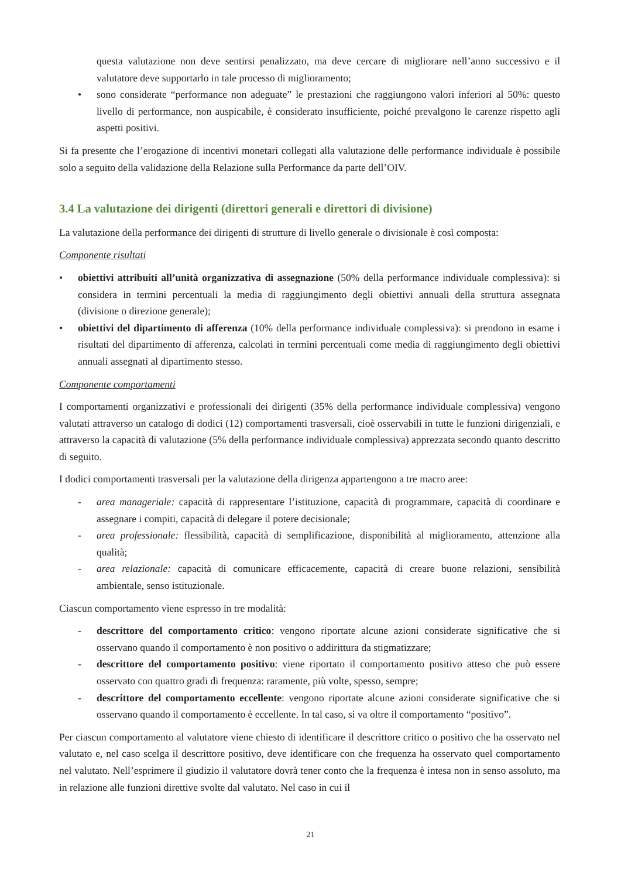questa valutazione non deve sentirsi penalizzato, ma deve cercare di migliorare nell’anno successivo e il valutatore deve supportarlo in tale processo di miglioramento;
• sono considerate “performance non adeguate” le prestazioni che raggiungono valori inferiori al 50%: questo livello di performance, non auspicabile, è considerato insufficiente, poiché prevalgono le carenze rispetto agli aspetti positivi.
Si fa presente che l’erogazione di incentivi monetari collegati alla valutazione delle performance individuale è possibile solo a seguito della validazione della Relazione sulla Performance da parte dell’OIV.
3.4 La valutazione dei dirigenti (direttori generali e direttori di divisione)
La valutazione della performance dei dirigenti di strutture di livello generale o divisionale è così composta:
Componente risultati
• obiettivi attribuiti all’unità organizzativa di assegnazione (50% della performance individuale complessiva): si considera in termini percentuali la media di raggiungimento degli obiettivi annuali della struttura assegnata (divisione o direzione generale);
• obiettivi del dipartimento di afferenza (10% della performance individuale complessiva): si prendono in esame i risultati del dipartimento di afferenza, calcolati in termini percentuali come media di raggiungimento degli obiettivi annuali assegnati al dipartimento stesso.
Componente comportamenti
I comportamenti organizzativi e professionali dei dirigenti (35% della performance individuale complessiva) vengono valutati attraverso un catalogo di dodici (12) comportamenti trasversali, cioè osservabili in tutte le funzioni dirigenziali, e attraverso la capacità di valutazione (5% della performance individuale complessiva) apprezzata secondo quanto descritto di seguito.
I dodici comportamenti trasversali per la valutazione della dirigenza appartengono a tre macro aree:
- area manageriale: capacità di rappresentare l’istituzione, capacità di programmare, capacità di coordinare e assegnare i compiti, capacità di delegare il potere decisionale;
- area professionale: flessibilità, capacità di semplificazione, disponibilità al miglioramento, attenzione alla qualità;
- area relazionale: capacità di comunicare efficacemente, capacità di creare buone relazioni, sensibilità ambientale, senso istituzionale.
Ciascun comportamento viene espresso in tre modalità:
- descrittore del comportamento critico: vengono riportate alcune azioni considerate significative che si osservano quando il comportamento è non positivo o addirittura da stigmatizzare;
- descrittore del comportamento positivo: viene riportato il comportamento positivo atteso che può essere osservato con quattro gradi di frequenza: raramente, più volte, spesso, sempre;
- descrittore del comportamento eccellente: vengono riportate alcune azioni considerate significative che si osservano quando il comportamento è eccellente. In tal caso, si va oltre il comportamento “positivo”.
Per ciascun comportamento al valutatore viene chiesto di identificare il descrittore critico o positivo che ha osservato nel valutato e, nel caso scelga il descrittore positivo, deve identificare con che frequenza ha osservato quel comportamento nel valutato. Nell’esprimere il giudizio il valutatore dovrà tener conto che la frequenza è intesa non in senso assoluto, ma in relazione alle funzioni direttive svolte dal valutato. Nel caso in cui il
21